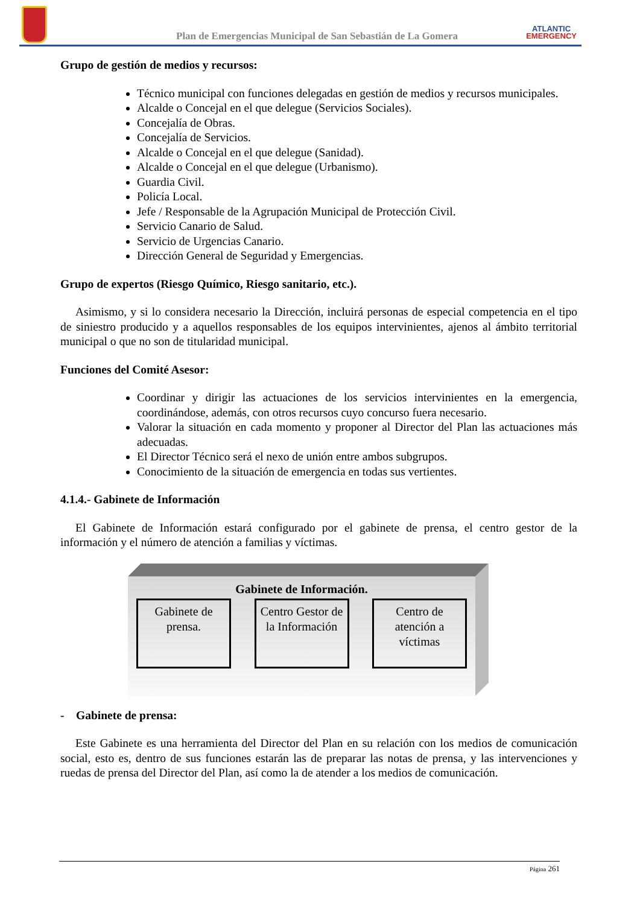Plan de Emergencias Municipal de San Sebastián de La Gomera
ATLANTIC
EMERGENCY
Grupo de gestión de medios y recursos:
Técnico municipal con funciones delegadas en gestión de medios y recursos municipales.
Alcalde o Concejal en el que delegue (Servicios Sociales).
Concejalía de Obras.
Concejalía de Servicios.
Alcalde o Concejal en el que delegue (Sanidad).
Alcalde o Concejal en el que delegue (Urbanismo).
Guardia Civil.
Policía Local.
Jefe / Responsable de la Agrupación Municipal de Protección Civil.
Servicio Canario de Salud.
Servicio de Urgencias Canario.
Dirección General de Seguridad y Emergencias.
Grupo de expertos (Riesgo Químico, Riesgo sanitario, etc.).
Asimismo, y si lo considera necesario la Dirección, incluirá personas de especial competencia en el tipo de siniestro producido y a aquellos responsables de los equipos intervinientes, ajenos al ámbito territorial municipal o que no son de titularidad municipal.
Funciones del Comité Asesor:
Coordinar y dirigir las actuaciones de los servicios intervinientes en la emergencia, coordinándose, además, con otros recursos cuyo concurso fuera necesario.
Valorar la situación en cada momento y proponer al Director del Plan las actuaciones más adecuadas.
El Director Técnico será el nexo de unión entre ambos subgrupos.
Conocimiento de la situación de emergencia en todas sus vertientes.
4.1.4.- Gabinete de Información
El Gabinete de Información estará configurado por el gabinete de prensa, el centro gestor de la información y el número de atención a familias y víctimas.
Gabinete de Información.
Gabinete de prensa.
Centro Gestor de la Información
Centro de atención a víctimas
- Gabinete de prensa:
Este Gabinete es una herramienta del Director del Plan en su relación con los medios de comunicación social, esto es, dentro de sus funciones estarán las de preparar las notas de prensa, y las intervenciones y ruedas de prensa del Director del Plan, así como la de atender a los medios de comunicación.
Página 261